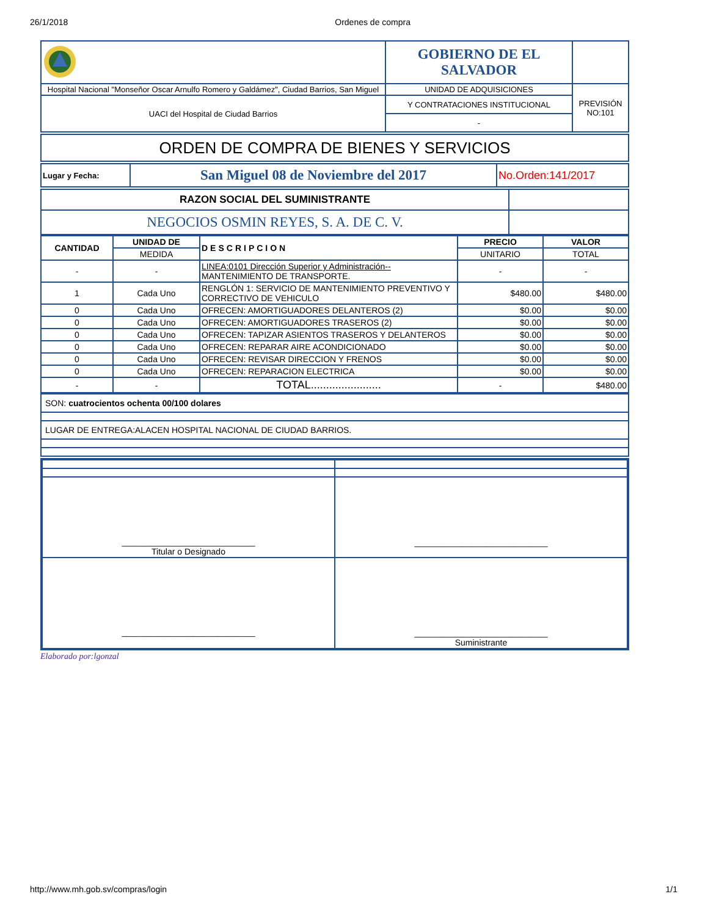26/1/2018 Ordenes de compra
| | GOBIERNO DE EL SALVADOR | |
| Hospital Nacional "Monseñor Oscar Arnulfo Romero y Galdámez", Ciudad Barrios, San Miguel | UNIDAD DE ADQUISICIONES | PREVISIÓN NO:101 |
| UACI del Hospital de Ciudad Barrios | Y CONTRATACIONES INSTITUCIONAL | |
| | - | |
| ORDEN DE COMPRA DE BIENES Y SERVICIOS |
| Lugar y Fecha: | San Miguel 08 de Noviembre del 2017 | No.Orden:141/2017 |
| RAZON SOCIAL DEL SUMINISTRANTE | |
| NEGOCIOS OSMIN REYES, S. A. DE C. V. | |
| CANTIDAD | UNIDAD DE | DESCRIPCION | PRECIO | VALOR |
| --- | --- | --- | --- | --- |
| | MEDIDA | | UNITARIO | TOTAL |
| - | - | LINEA:0101 Dirección Superior y Administración-- MANTENIMIENTO DE TRANSPORTE. | - | - |
| 1 | Cada Uno | RENGLÓN 1: SERVICIO DE MANTENIMIENTO PREVENTIVO Y CORRECTIVO DE VEHICULO | $480.00 | $480.00 |
| 0 | Cada Uno | OFRECEN: AMORTIGUADORES DELANTEROS (2) | $0.00 | $0.00 |
| 0 | Cada Uno | OFRECEN: AMORTIGUADORES TRASEROS (2) | $0.00 | $0.00 |
| 0 | Cada Uno | OFRECEN: TAPIZAR ASIENTOS TRASEROS Y DELANTEROS | $0.00 | $0.00 |
| 0 | Cada Uno | OFRECEN: REPARAR AIRE ACONDICIONADO | $0.00 | $0.00 |
| 0 | Cada Uno | OFRECEN: REVISAR DIRECCION Y FRENOS | $0.00 | $0.00 |
| 0 | Cada Uno | OFRECEN: REPARACION ELECTRICA | $0.00 | $0.00 |
| - | - | TOTAL....................... | - | $480.00 |
| SON: cuatrocientos ochenta 00/100 dolares |
| LUGAR DE ENTREGA:ALACEN HOSPITAL NACIONAL DE CIUDAD BARRIOS. |
| ____________________________ Titular o Designado | ____________________________ |
| ____________________________ | ____________________________ Suministrante |
Elaborado por:lgonzal
http://www.mh.gob.sv/compras/login 1/1